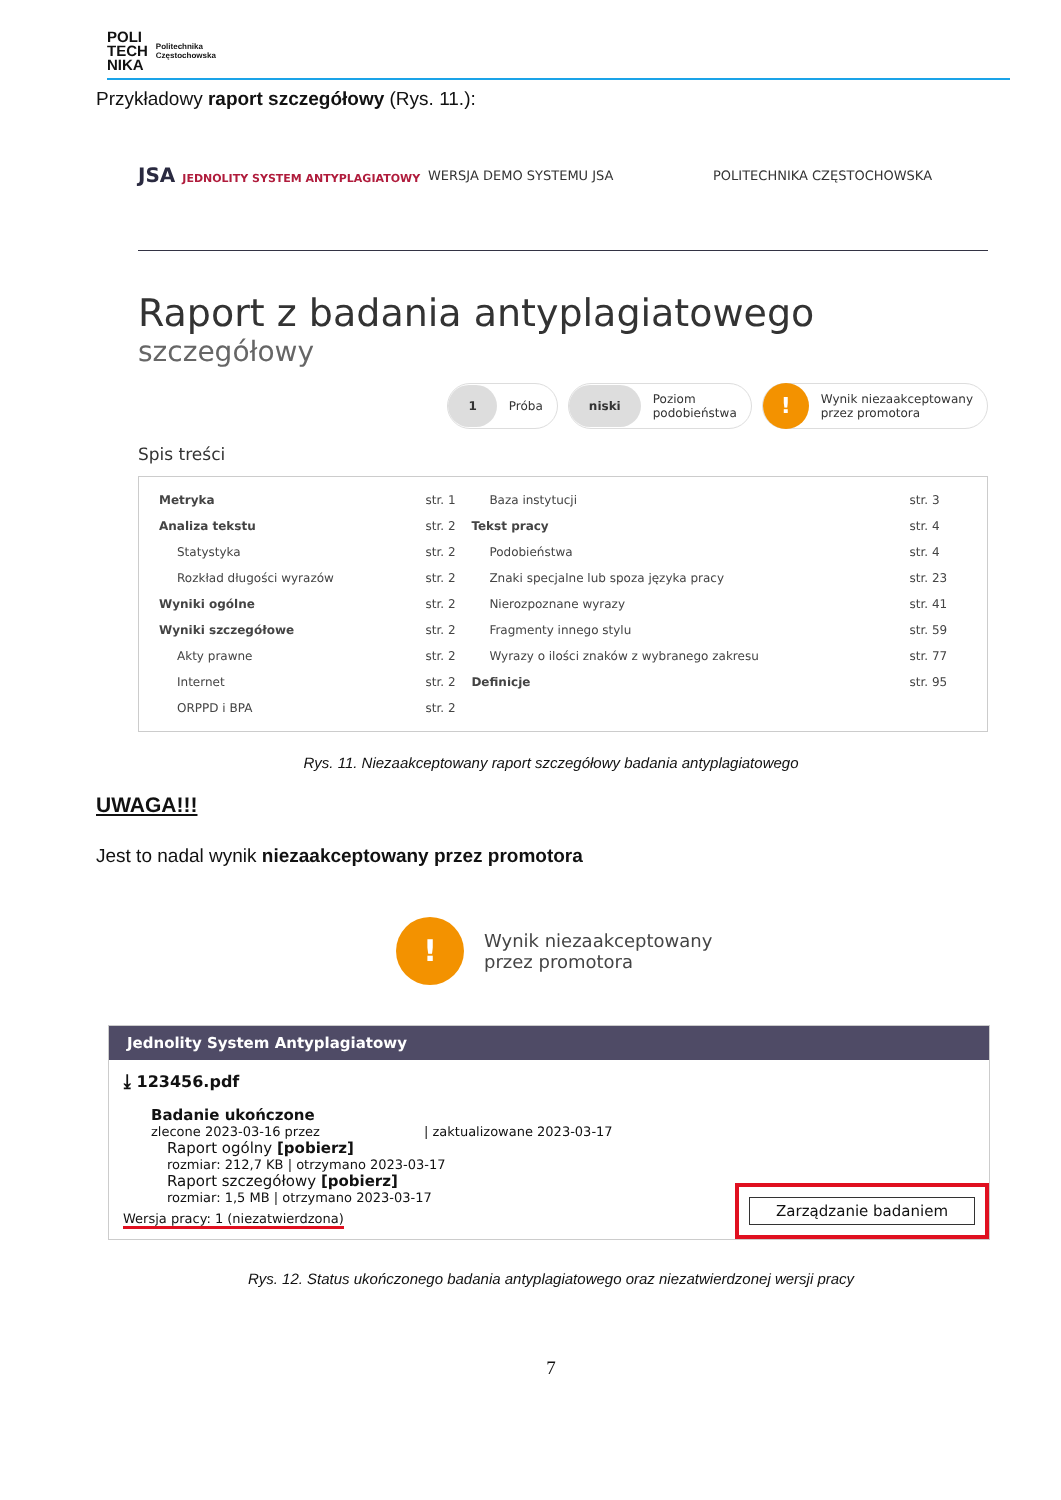POLI
TECH
NIKA Politechnika
Częstochowska
Przykładowy raport szczegółowy (Rys. 11.):
JSA JEDNOLITY SYSTEM ANTYPLAGIATOWY WERSJA DEMO SYSTEMU JSA POLITECHNIKA CZĘSTOCHOWSKA
Raport z badania antyplagiatowego
szczegółowy
1 Próba
niski Poziom
podobieństwa
! Wynik niezaakceptowany
przez promotora
Spis treści
| Metryka | str. 1 | Baza instytucji | str. 3 |
| Analiza tekstu | str. 2 | Tekst pracy | str. 4 |
| Statystyka | str. 2 | Podobieństwa | str. 4 |
| Rozkład długości wyrazów | str. 2 | Znaki specjalne lub spoza języka pracy | str. 23 |
| Wyniki ogólne | str. 2 | Nierozpoznane wyrazy | str. 41 |
| Wyniki szczegółowe | str. 2 | Fragmenty innego stylu | str. 59 |
| Akty prawne | str. 2 | Wyrazy o ilości znaków z wybranego zakresu | str. 77 |
| Internet | str. 2 | Definicje | str. 95 |
| ORPPD i BPA | str. 2 | | |
Rys. 11. Niezaakceptowany raport szczegółowy badania antyplagiatowego
UWAGA!!!
Jest to nadal wynik niezaakceptowany przez promotora
! Wynik niezaakceptowany
przez promotora
Jednolity System Antyplagiatowy
⤓ 123456.pdf
Badanie ukończone
zlecone 2023-03-16 przez | zaktualizowane 2023-03-17
Raport ogólny [pobierz]
rozmiar: 212,7 KB | otrzymano 2023-03-17
Raport szczegółowy [pobierz]
rozmiar: 1,5 MB | otrzymano 2023-03-17
Wersja pracy: 1 (niezatwierdzona)
Zarządzanie badaniem
Rys. 12. Status ukończonego badania antyplagiatowego oraz niezatwierdzonej wersji pracy
7